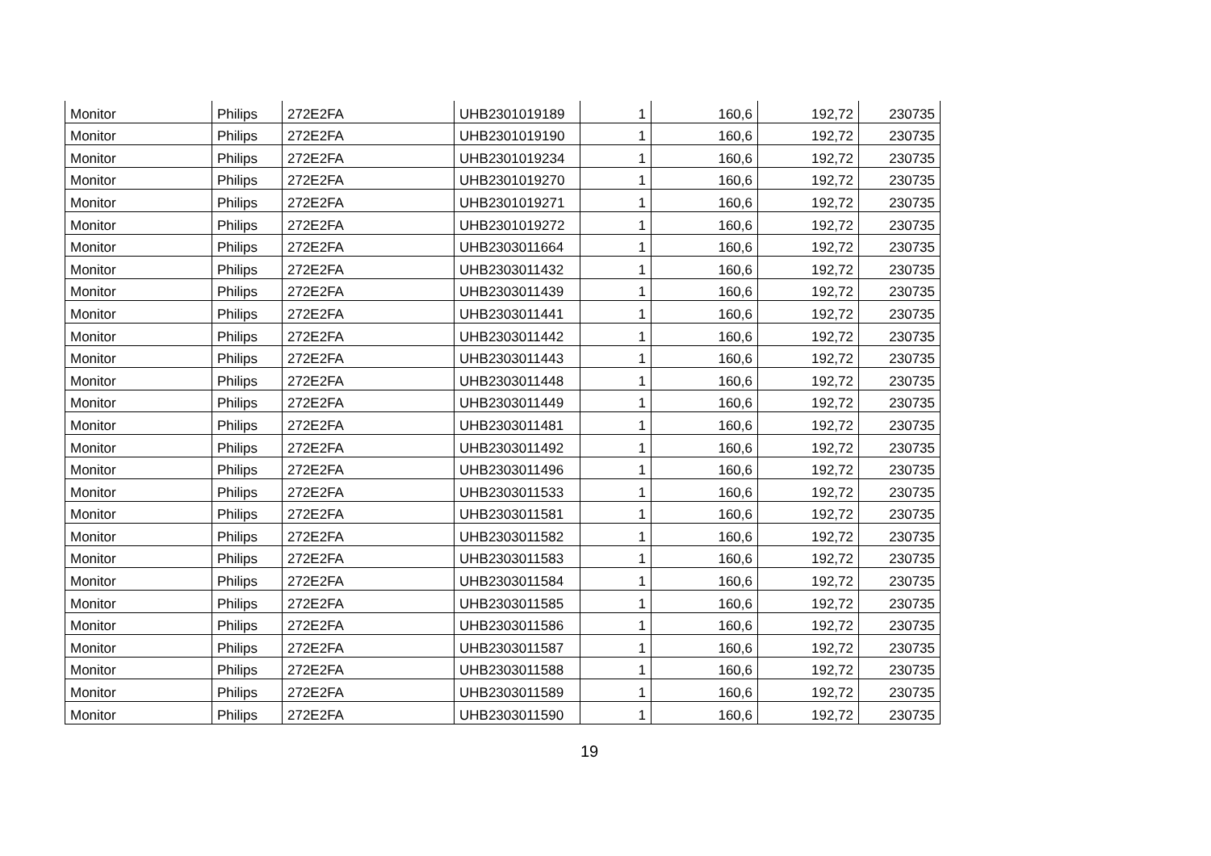| Monitor | Philips | 272E2FA | UHB2301019189 | 1 | 160,6 | 192,72 | 230735 |
| Monitor | Philips | 272E2FA | UHB2301019190 | 1 | 160,6 | 192,72 | 230735 |
| Monitor | Philips | 272E2FA | UHB2301019234 | 1 | 160,6 | 192,72 | 230735 |
| Monitor | Philips | 272E2FA | UHB2301019270 | 1 | 160,6 | 192,72 | 230735 |
| Monitor | Philips | 272E2FA | UHB2301019271 | 1 | 160,6 | 192,72 | 230735 |
| Monitor | Philips | 272E2FA | UHB2301019272 | 1 | 160,6 | 192,72 | 230735 |
| Monitor | Philips | 272E2FA | UHB2303011664 | 1 | 160,6 | 192,72 | 230735 |
| Monitor | Philips | 272E2FA | UHB2303011432 | 1 | 160,6 | 192,72 | 230735 |
| Monitor | Philips | 272E2FA | UHB2303011439 | 1 | 160,6 | 192,72 | 230735 |
| Monitor | Philips | 272E2FA | UHB2303011441 | 1 | 160,6 | 192,72 | 230735 |
| Monitor | Philips | 272E2FA | UHB2303011442 | 1 | 160,6 | 192,72 | 230735 |
| Monitor | Philips | 272E2FA | UHB2303011443 | 1 | 160,6 | 192,72 | 230735 |
| Monitor | Philips | 272E2FA | UHB2303011448 | 1 | 160,6 | 192,72 | 230735 |
| Monitor | Philips | 272E2FA | UHB2303011449 | 1 | 160,6 | 192,72 | 230735 |
| Monitor | Philips | 272E2FA | UHB2303011481 | 1 | 160,6 | 192,72 | 230735 |
| Monitor | Philips | 272E2FA | UHB2303011492 | 1 | 160,6 | 192,72 | 230735 |
| Monitor | Philips | 272E2FA | UHB2303011496 | 1 | 160,6 | 192,72 | 230735 |
| Monitor | Philips | 272E2FA | UHB2303011533 | 1 | 160,6 | 192,72 | 230735 |
| Monitor | Philips | 272E2FA | UHB2303011581 | 1 | 160,6 | 192,72 | 230735 |
| Monitor | Philips | 272E2FA | UHB2303011582 | 1 | 160,6 | 192,72 | 230735 |
| Monitor | Philips | 272E2FA | UHB2303011583 | 1 | 160,6 | 192,72 | 230735 |
| Monitor | Philips | 272E2FA | UHB2303011584 | 1 | 160,6 | 192,72 | 230735 |
| Monitor | Philips | 272E2FA | UHB2303011585 | 1 | 160,6 | 192,72 | 230735 |
| Monitor | Philips | 272E2FA | UHB2303011586 | 1 | 160,6 | 192,72 | 230735 |
| Monitor | Philips | 272E2FA | UHB2303011587 | 1 | 160,6 | 192,72 | 230735 |
| Monitor | Philips | 272E2FA | UHB2303011588 | 1 | 160,6 | 192,72 | 230735 |
| Monitor | Philips | 272E2FA | UHB2303011589 | 1 | 160,6 | 192,72 | 230735 |
| Monitor | Philips | 272E2FA | UHB2303011590 | 1 | 160,6 | 192,72 | 230735 |
19